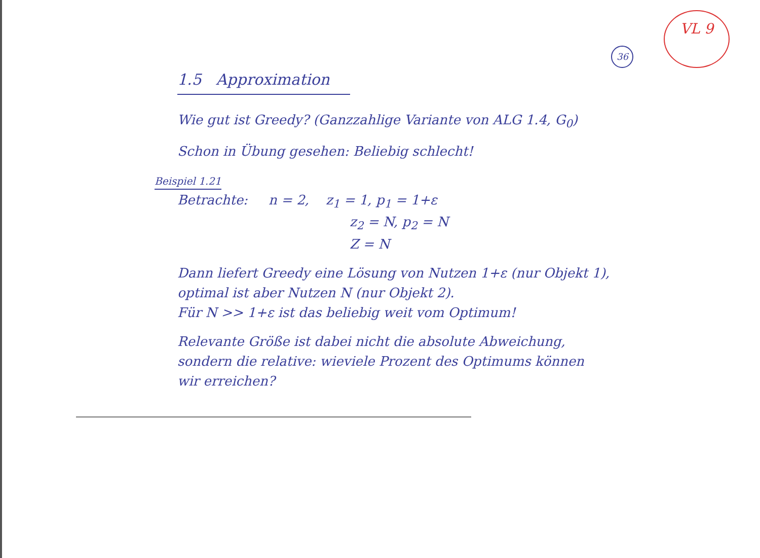36
VL 9
1.5 Approximation
Wie gut ist Greedy? (Ganzzahlige Variante von ALG 1.4, G<sub>0</sub>)
Schon in Übung gesehen: Beliebig schlecht!
Beispiel 1.21
Betrachte: n = 2, z<sub>1</sub> = 1, p<sub>1</sub> = 1+ε
z<sub>2</sub> = N, p<sub>2</sub> = N
Z = N
Dann liefert Greedy eine Lösung von Nutzen 1+ε (nur Objekt 1),
optimal ist aber Nutzen N (nur Objekt 2).
Für N >> 1+ε ist das beliebig weit vom Optimum!
Relevante Größe ist dabei nicht die absolute Abweichung,
sondern die relative: wieviele Prozent des Optimums können
wir erreichen?